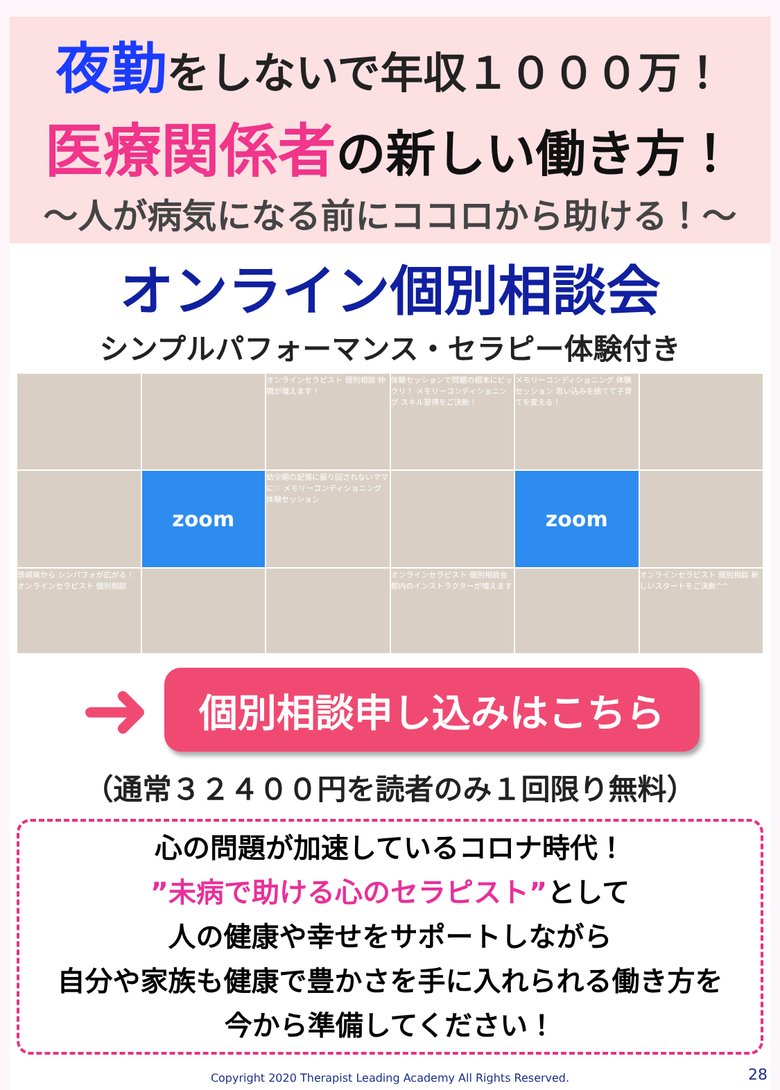夜勤をしないで年収１０００万！
医療関係者の新しい働き方！
～人が病気になる前にココロから助ける！～
オンライン個別相談会
シンプルパフォーマンス・セラピー体験付き
オンラインセラピスト 個別相談 仲間が増えます！
体験セッションで問題の根本にビックリ！ メモリーコンディショニング スキル習得をご決断！
メモリーコンディショニング 体験セッション 思い込みを捨てて子育てを変える！
zoom
幼少期の記憶に振り回されないママに♡ メモリーコンディショニング 体験セッション
zoom
茨城県から シンパフォが広がる！ オンラインセラピスト 個別相談
オンラインセラピスト 個別相談会 都内のインストラクターが増えます
オンラインセラピスト 個別相談 新しいスタートをご決断^^
➜ 個別相談申し込みはこちら
（通常３２４００円を読者のみ１回限り無料）
心の問題が加速しているコロナ時代！
”未病で助ける心のセラピスト”として
人の健康や幸せをサポートしながら
自分や家族も健康で豊かさを手に入れられる働き方を
今から準備してください！
Copyright 2020 Therapist Leading Academy All Rights Reserved. 28